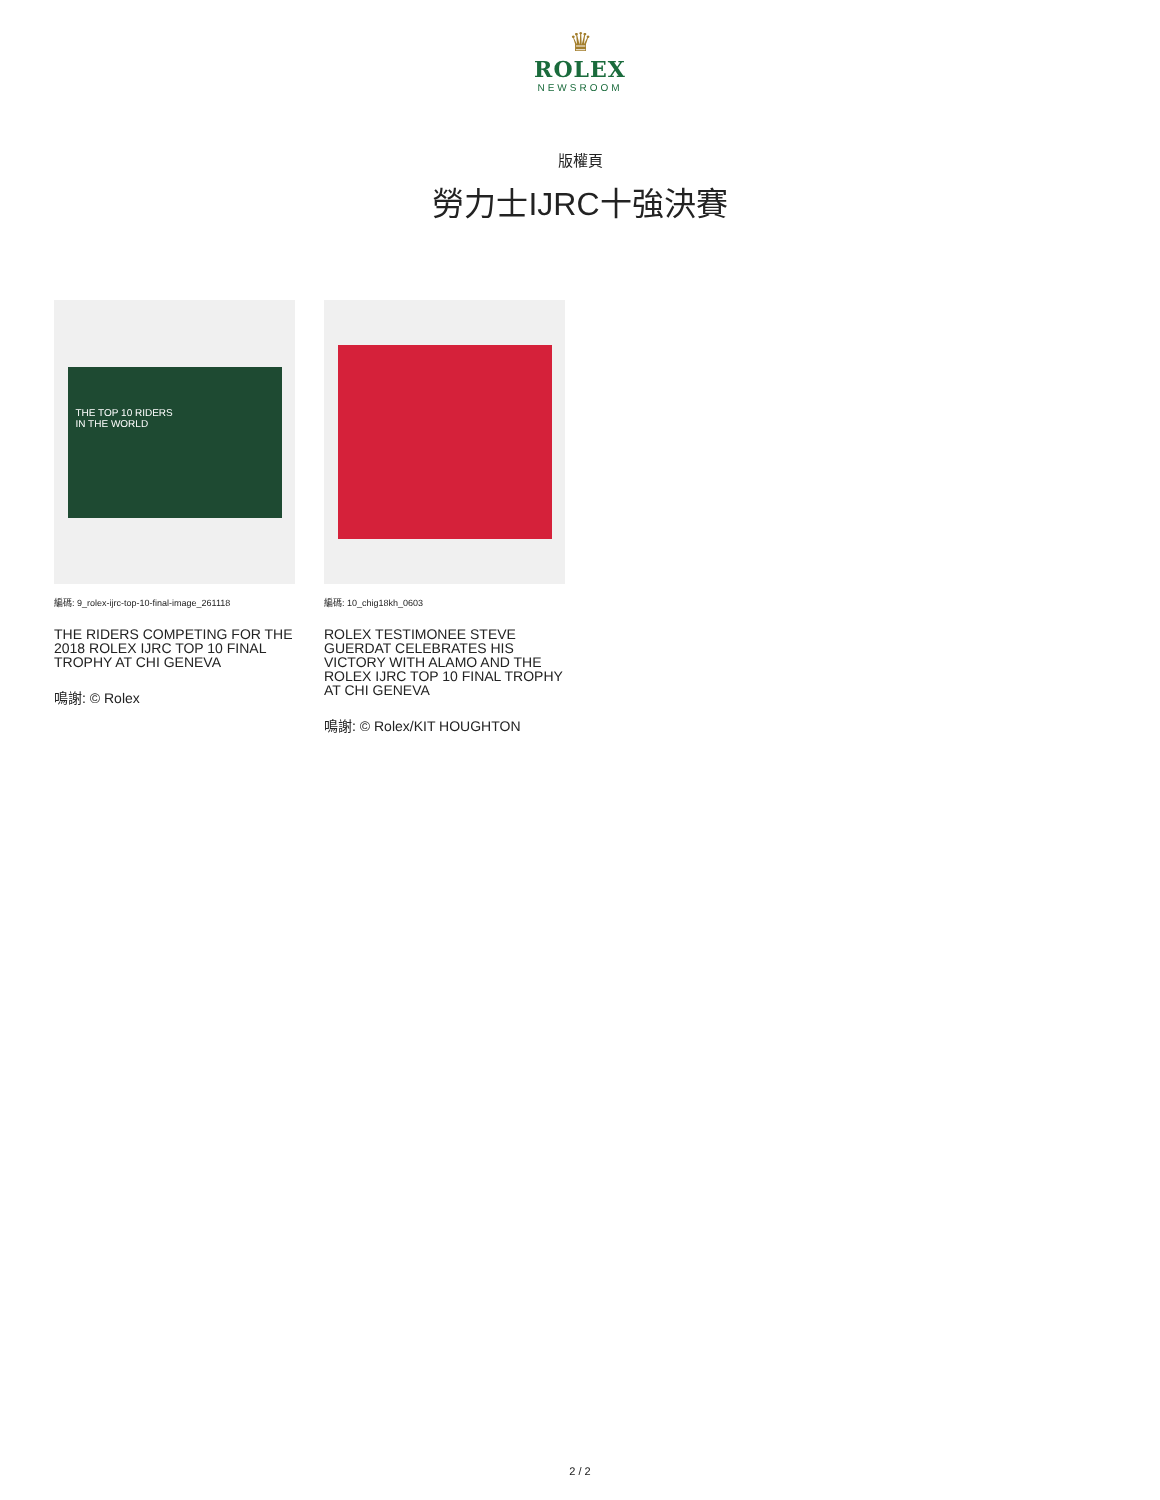♛
ROLEX
NEWSROOM
版權頁
勞力士IJRC十強決賽
THE TOP 10 RIDERS
IN THE WORLD
編碼: 9_rolex-ijrc-top-10-final-image_261118
THE RIDERS COMPETING FOR THE 2018 ROLEX IJRC TOP 10 FINAL TROPHY AT CHI GENEVA
鳴謝: © Rolex
編碼: 10_chig18kh_0603
ROLEX TESTIMONEE STEVE GUERDAT CELEBRATES HIS VICTORY WITH ALAMO AND THE ROLEX IJRC TOP 10 FINAL TROPHY AT CHI GENEVA
鳴謝: © Rolex/KIT HOUGHTON
2 / 2